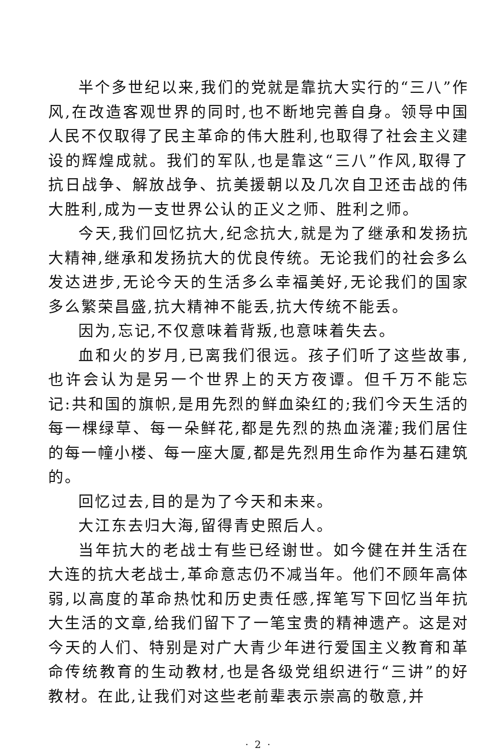半个多世纪以来,我们的党就是靠抗大实行的“三八”作风,在改造客观世界的同时,也不断地完善自身。领导中国人民不仅取得了民主革命的伟大胜利,也取得了社会主义建设的辉煌成就。我们的军队,也是靠这“三八”作风,取得了抗日战争、解放战争、抗美援朝以及几次自卫还击战的伟大胜利,成为一支世界公认的正义之师、胜利之师。
今天,我们回忆抗大,纪念抗大,就是为了继承和发扬抗大精神,继承和发扬抗大的优良传统。无论我们的社会多么发达进步,无论今天的生活多么幸福美好,无论我们的国家多么繁荣昌盛,抗大精神不能丢,抗大传统不能丢。
因为,忘记,不仅意味着背叛,也意味着失去。
血和火的岁月,已离我们很远。孩子们听了这些故事,也许会认为是另一个世界上的天方夜谭。但千万不能忘记:共和国的旗帜,是用先烈的鲜血染红的;我们今天生活的每一棵绿草、每一朵鲜花,都是先烈的热血浇灌;我们居住的每一幢小楼、每一座大厦,都是先烈用生命作为基石建筑的。
回忆过去,目的是为了今天和未来。
大江东去归大海,留得青史照后人。
当年抗大的老战士有些已经谢世。如今健在并生活在大连的抗大老战士,革命意志仍不减当年。他们不顾年高体弱,以高度的革命热忱和历史责任感,挥笔写下回忆当年抗大生活的文章,给我们留下了一笔宝贵的精神遗产。这是对今天的人们、特别是对广大青少年进行爱国主义教育和革命传统教育的生动教材,也是各级党组织进行“三讲”的好教材。在此,让我们对这些老前辈表示崇高的敬意,并
· 2 ·